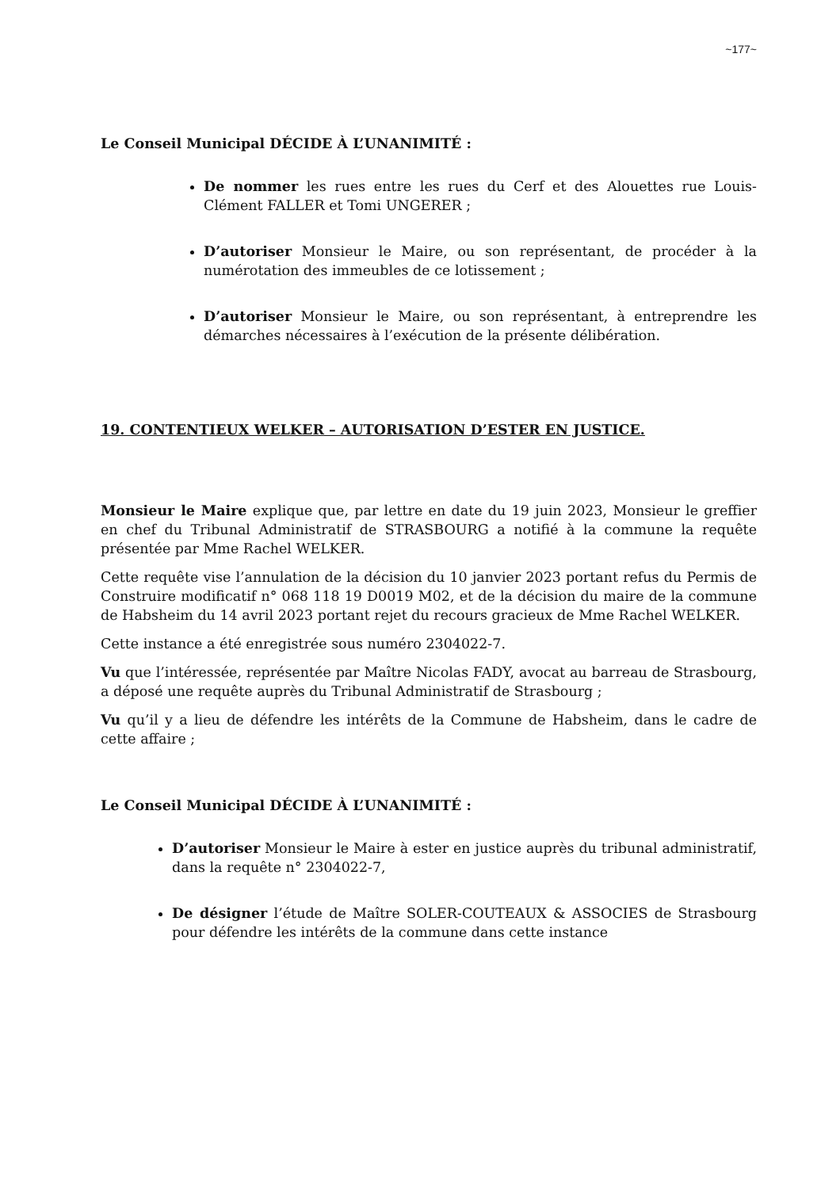~177~
Le Conseil Municipal DÉCIDE À L’UNANIMITÉ :
De nommer les rues entre les rues du Cerf et des Alouettes rue Louis-Clément FALLER et Tomi UNGERER ;
D’autoriser Monsieur le Maire, ou son représentant, de procéder à la numérotation des immeubles de ce lotissement ;
D’autoriser Monsieur le Maire, ou son représentant, à entreprendre les démarches nécessaires à l’exécution de la présente délibération.
19. CONTENTIEUX WELKER – AUTORISATION D’ESTER EN JUSTICE.
Monsieur le Maire explique que, par lettre en date du 19 juin 2023, Monsieur le greffier en chef du Tribunal Administratif de STRASBOURG a notifié à la commune la requête présentée par Mme Rachel WELKER.
Cette requête vise l’annulation de la décision du 10 janvier 2023 portant refus du Permis de Construire modificatif n° 068 118 19 D0019 M02, et de la décision du maire de la commune de Habsheim du 14 avril 2023 portant rejet du recours gracieux de Mme Rachel WELKER.
Cette instance a été enregistrée sous numéro 2304022-7.
Vu que l’intéressée, représentée par Maître Nicolas FADY, avocat au barreau de Strasbourg, a déposé une requête auprès du Tribunal Administratif de Strasbourg ;
Vu qu’il y a lieu de défendre les intérêts de la Commune de Habsheim, dans le cadre de cette affaire ;
Le Conseil Municipal DÉCIDE À L’UNANIMITÉ :
D’autoriser Monsieur le Maire à ester en justice auprès du tribunal administratif, dans la requête n° 2304022-7,
De désigner l’étude de Maître SOLER-COUTEAUX & ASSOCIES de Strasbourg pour défendre les intérêts de la commune dans cette instance